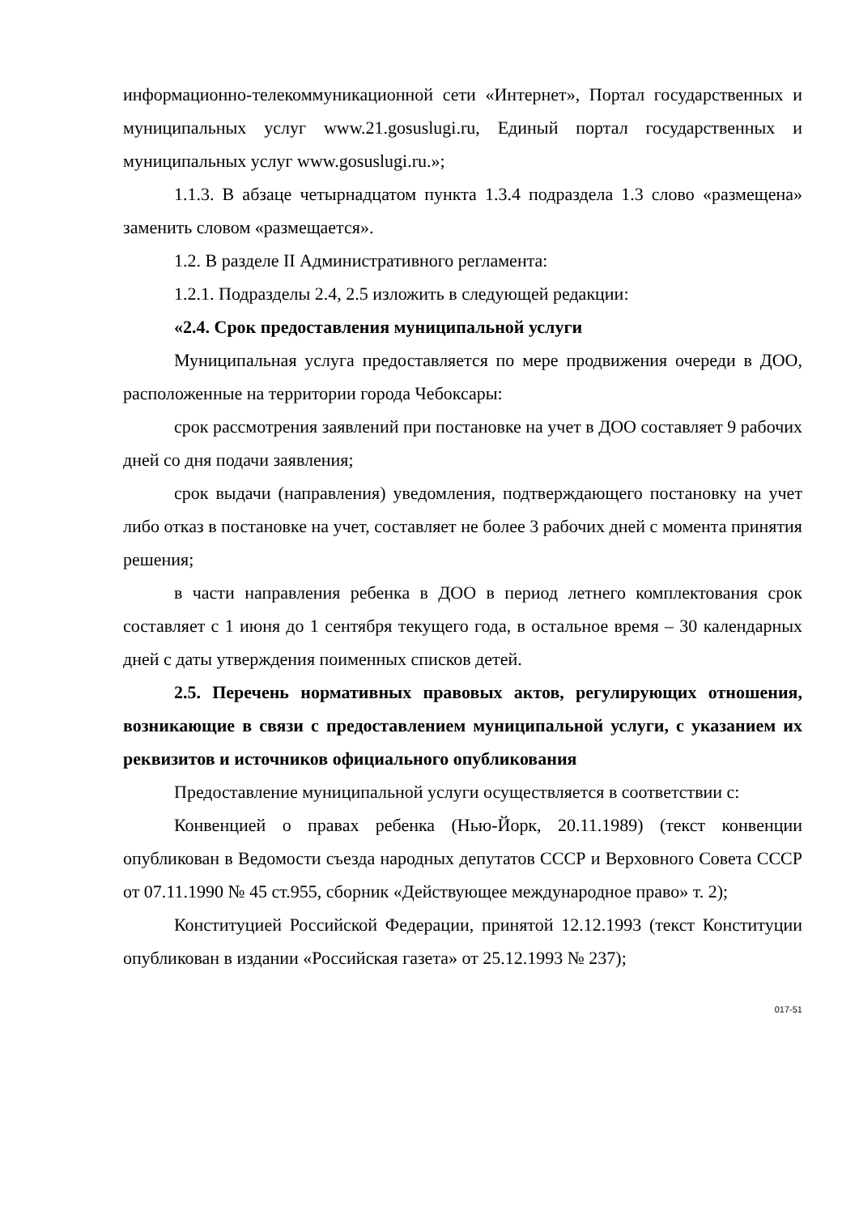информационно-телекоммуникационной сети «Интернет», Портал государственных и муниципальных услуг www.21.gosuslugi.ru, Единый портал государственных и муниципальных услуг www.gosuslugi.ru.»;
1.1.3. В абзаце четырнадцатом пункта 1.3.4 подраздела 1.3 слово «размещена» заменить словом «размещается».
1.2. В разделе II Административного регламента:
1.2.1. Подразделы 2.4, 2.5 изложить в следующей редакции:
«2.4. Срок предоставления муниципальной услуги
Муниципальная услуга предоставляется по мере продвижения очереди в ДОО, расположенные на территории города Чебоксары:
срок рассмотрения заявлений при постановке на учет в ДОО составляет 9 рабочих дней со дня подачи заявления;
срок выдачи (направления) уведомления, подтверждающего постановку на учет либо отказ в постановке на учет, составляет не более 3 рабочих дней с момента принятия решения;
в части направления ребенка в ДОО в период летнего комплектования срок составляет с 1 июня до 1 сентября текущего года, в остальное время – 30 календарных дней с даты утверждения поименных списков детей.
2.5. Перечень нормативных правовых актов, регулирующих отношения, возникающие в связи с предоставлением муниципальной услуги, с указанием их реквизитов и источников официального опубликования
Предоставление муниципальной услуги осуществляется в соответствии с:
Конвенцией о правах ребенка (Нью-Йорк, 20.11.1989) (текст конвенции опубликован в Ведомости съезда народных депутатов СССР и Верховного Совета СССР от 07.11.1990 № 45 ст.955, сборник «Действующее международное право» т. 2);
Конституцией Российской Федерации, принятой 12.12.1993 (текст Конституции опубликован в издании «Российская газета» от 25.12.1993 № 237);
017-51